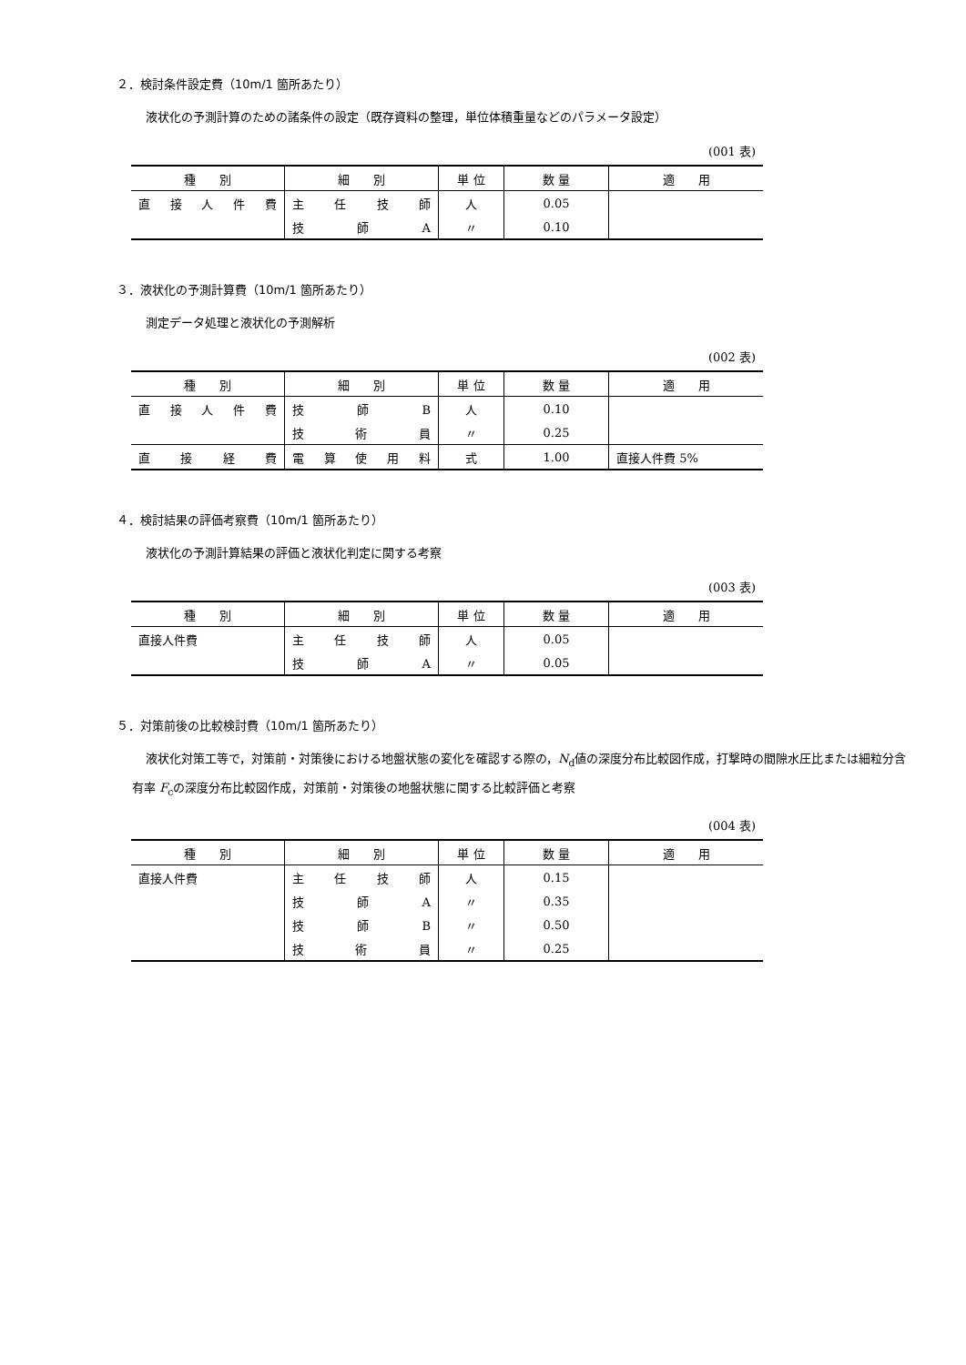２．検討条件設定費（10m/1 箇所あたり）
液状化の予測計算のための諸条件の設定（既存資料の整理，単位体積重量などのパラメータ設定）
(001 表)
| 種 別 | 細 別 | 単 位 | 数 量 | 適 用 |
| --- | --- | --- | --- | --- |
| 直 接 人 件 費 | 主 任 技 師 | 人 | 0.05 | |
| | 技 師 A | 〃 | 0.10 | |
３．液状化の予測計算費（10m/1 箇所あたり）
測定データ処理と液状化の予測解析
(002 表)
| 種 別 | 細 別 | 単 位 | 数 量 | 適 用 |
| --- | --- | --- | --- | --- |
| 直 接 人 件 費 | 技 師 B | 人 | 0.10 | |
| | 技 術 員 | 〃 | 0.25 | |
| 直 接 経 費 | 電 算 使 用 料 | 式 | 1.00 | 直接人件費 5% |
４．検討結果の評価考察費（10m/1 箇所あたり）
液状化の予測計算結果の評価と液状化判定に関する考察
(003 表)
| 種 別 | 細 別 | 単 位 | 数 量 | 適 用 |
| --- | --- | --- | --- | --- |
| 直接人件費 | 主 任 技 師 | 人 | 0.05 | |
| | 技 師 A | 〃 | 0.05 | |
５．対策前後の比較検討費（10m/1 箇所あたり）
液状化対策工等で，対策前・対策後における地盤状態の変化を確認する際の，N<sub>d</sub>値の深度分布比較図作成，打撃時の間隙水圧比または細粒分含有率 F<sub>c</sub>の深度分布比較図作成，対策前・対策後の地盤状態に関する比較評価と考察
(004 表)
| 種 別 | 細 別 | 単 位 | 数 量 | 適 用 |
| --- | --- | --- | --- | --- |
| 直接人件費 | 主 任 技 師 | 人 | 0.15 | |
| | 技 師 A | 〃 | 0.35 | |
| | 技 師 B | 〃 | 0.50 | |
| | 技 術 員 | 〃 | 0.25 | |